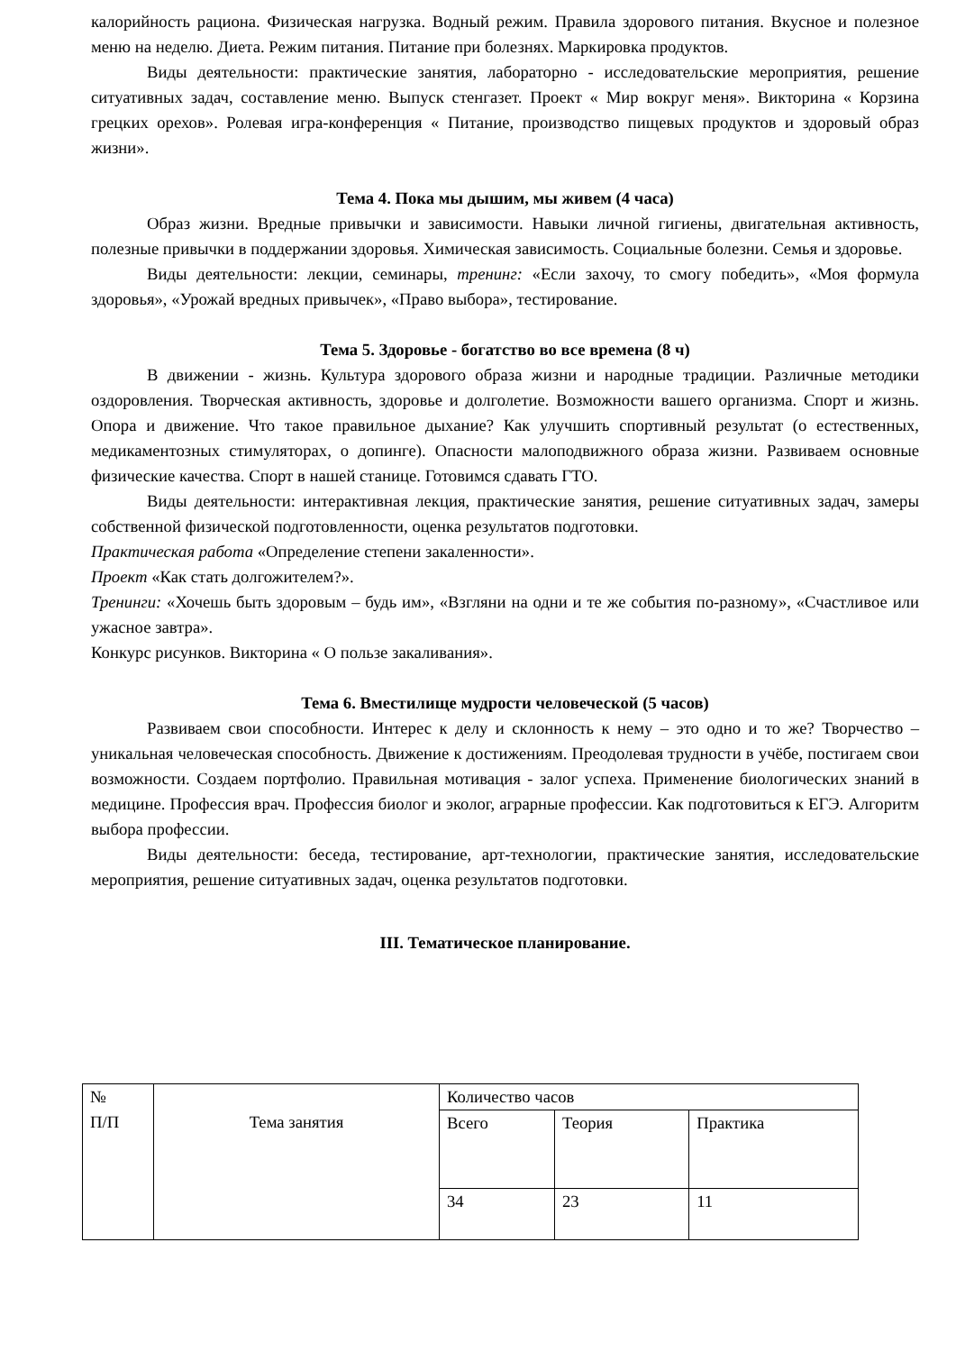калорийность рациона. Физическая нагрузка. Водный режим. Правила здорового питания. Вкусное и полезное меню на неделю. Диета. Режим питания. Питание при болезнях. Маркировка продуктов.
Виды деятельности: практические занятия, лабораторно - исследовательские мероприятия, решение ситуативных задач, составление меню. Выпуск стенгазет. Проект « Мир вокруг меня». Викторина « Корзина грецких орехов». Ролевая игра-конференция « Питание, производство пищевых продуктов и здоровый образ жизни».
Тема 4. Пока мы дышим, мы живем (4 часа)
Образ жизни. Вредные привычки и зависимости. Навыки личной гигиены, двигательная активность, полезные привычки в поддержании здоровья. Химическая зависимость. Социальные болезни. Семья и здоровье.
Виды деятельности: лекции, семинары, тренинг: «Если захочу, то смогу победить», «Моя формула здоровья», «Урожай вредных привычек», «Право выбора», тестирование.
Тема 5. Здоровье - богатство во все времена (8 ч)
В движении - жизнь. Культура здорового образа жизни и народные традиции. Различные методики оздоровления. Творческая активность, здоровье и долголетие. Возможности вашего организма. Спорт и жизнь. Опора и движение. Что такое правильное дыхание? Как улучшить спортивный результат (о естественных, медикаментозных стимуляторах, о допинге). Опасности малоподвижного образа жизни. Развиваем основные физические качества. Спорт в нашей станице. Готовимся сдавать ГТО.
Виды деятельности: интерактивная лекция, практические занятия, решение ситуативных задач, замеры собственной физической подготовленности, оценка результатов подготовки.
Практическая работа «Определение степени закаленности».
Проект «Как стать долгожителем?».
Тренинги: «Хочешь быть здоровым – будь им», «Взгляни на одни и те же события по-разному», «Счастливое или ужасное завтра».
Конкурс рисунков. Викторина « О пользе закаливания».
Тема 6. Вместилище мудрости человеческой (5 часов)
Развиваем свои способности. Интерес к делу и склонность к нему – это одно и то же? Творчество – уникальная человеческая способность. Движение к достижениям. Преодолевая трудности в учёбе, постигаем свои возможности. Создаем портфолио. Правильная мотивация - залог успеха. Применение биологических знаний в медицине. Профессия врач. Профессия биолог и эколог, аграрные профессии. Как подготовиться к ЕГЭ. Алгоритм выбора профессии.
Виды деятельности: беседа, тестирование, арт-технологии, практические занятия, исследовательские мероприятия, решение ситуативных задач, оценка результатов подготовки.
III. Тематическое планирование.
| № П/П | Тема занятия | Количество часов | | |
| | | Всего | Теория | Практика |
| | | 34 | 23 | 11 |